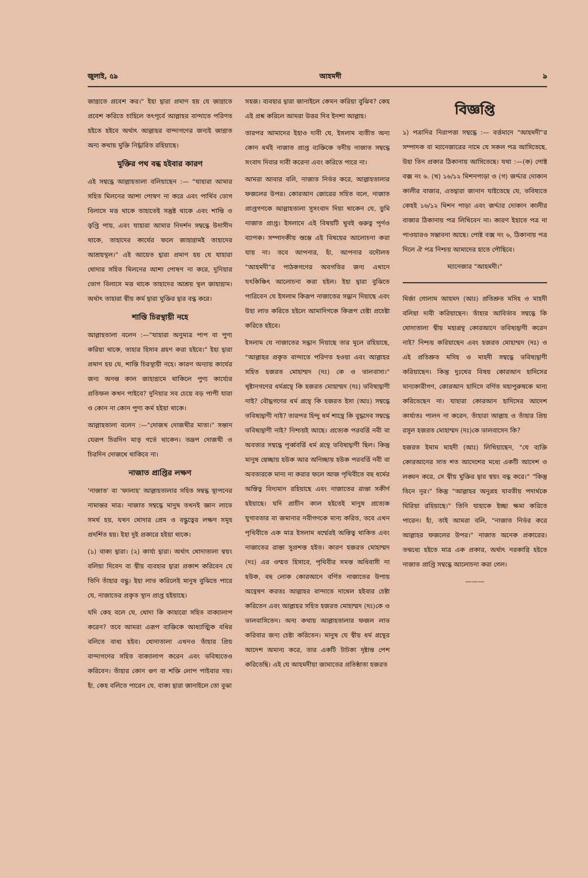জুলাই, ৫৯ আহমদী ৯
জান্নাতে প্রবেশ কর।" ইহা দ্বারা প্রমাণ হয় যে জান্নাতে প্রবেশ করিতে চাহিলে তৎপূর্বে আল্লাহর বান্দাতে পরিণত হইতে হইবে অর্থাৎ আল্লাহর বান্দাগণের জন্যই জান্নাত অন্য কথায় মুক্তি নির্দ্ধারিত রহিয়াছে।
মুক্তির পথ বন্ধ হইবার কারণ
এই সম্বন্ধে আল্লাহতালা বলিয়াছেন :— "যাহারা আমার সহিত মিলনের আশা পোষণ না করে এবং পার্থিব ভোগ বিলাসে মত্ত থাকে তাহাতেই সন্তুষ্ট থাকে এবং শান্তি ও তৃপ্তি পায়, এবং যাহারা আমার নিদর্শন সম্বন্ধে উদাসীন থাকে, তাহাদের কার্যের ফলে জাহান্নামই তাহাদের আশ্রয়স্থল।" এই আয়েত দ্বারা প্রমাণ হয় যে যাহারা খোদার সহিত মিলনের আশা পোষণ না করে, দুনিয়ার ভোগ বিলাসে মত্ত থাকে তাহাদের আশ্রয় স্থল জাহান্নাম। অর্থাৎ তাহারা স্বীয় কর্ম দ্বারা মুক্তির দ্বার বন্ধ করে।
শাস্তি চিরস্থায়ী নহে
আল্লাহতালা বলেন :—"যাহারা অনুমাত্র পাপ বা পুণ্য করিয়া থাকে, তাহার হিসাব গ্রহণ করা হইবে।" ইহা দ্বারা প্রমাণ হয় যে, শাস্তি চিরস্থায়ী নহে। কারণ অন্যায় কার্যের জন্য অনন্ত কাল জাহান্নামে থাকিলে পুণ্য কার্য্যের প্রতিফল কখন পাইবে? দুনিয়ার সব চেয়ে বড় পাপী যারা ও কোন না কোন পুণ্য কর্ম হইয়া থাকে।
আল্লাহতালা বলেন :—"দোজখ দোজখীর মাতা।" সন্তান যেরূপ চিরদিন মাতৃ গর্ভে থাকেন। তদ্রূপ দোজখী ও চিরদিন দোজখে থাকিবে না।
নাজাত প্রাপ্তির লক্ষণ
'নাজাত' বা 'ফালাহ' আল্লাহতালার সহিত সম্বন্ধ স্থাপনের নামান্তর মাত্র। নাজাত সম্বন্ধে মানুষ তখনই জ্ঞান লাভে সমর্থ হয়, যখন খোদার প্রেম ও বন্ধুত্বের লক্ষণ সমূহ প্রদর্শিত হয়। ইহা দুই প্রকারে হইয়া থাকে।
(১) বাক্য দ্বারা। (২) কার্য্য দ্বারা। অর্থাৎ খোদাতালা স্বয়ং বলিয়া দিবেন বা স্বীয় ব্যবহার দ্বারা প্রকাশ করিবেন যে তিনি তাঁহার বন্ধু। ইহা লাভ করিলেই মানুষ বুঝিতে পারে যে, নাজাতের প্রকৃত স্থান প্রাপ্ত হইয়াছে।
যদি কেহ বলে যে, খোদা কি কাহারো সহিত বাক্যালাপ করেন? তবে আমরা এরূপ ব্যক্তিকে আধ্যাত্মিক বধির বলিতে বাধ্য হইব। খোদাতালা এখনও তাঁহার প্রিয় বান্দাগণের সহিত বাক্যালাপ করেন এবং ভবিষ্যতেও করিবেন। তাঁহার কোন গুণ বা শক্তি লোপ পাইবার নয়। হাঁ, কেহ বলিতে পারেন যে, বাক্য দ্বারা জানাইলে তো বুঝা
সহজ। ব্যবহার দ্বারা জানাইলে কেমন করিয়া বুঝিব? কেহ এই প্রশ্ন করিলে আমরা উত্তর দিব ইনশা আল্লাহ।
তারপর আমাদের ইহাও দাবী যে, ইসলাম ব্যতীত অন্য কোন ধর্মই নাজাত প্রাপ্ত ব্যক্তিকে তদীয় নাজাত সম্বন্ধে সংবাদ দিবার দাবী করেনা এবং করিতে পারে না।
আমরা আবার বলি, নাজাত নির্ভর করে, আল্লাহতালার ফজলের উপর। কোরআন জোরের সহিত বলে, নাজাত প্রাপ্তগণকে আল্লাহতালা সুসংবাদ দিয়া থাকেন যে, তুমি নাজাত প্রাপ্ত। ইসলামে এই বিষয়টি খুবই গুরুত্ব পূর্ণও ব্যাপক। সম্পাদকীয় স্তম্ভে এই বিষয়ের আলোচনা করা যায় না। তবে আপনার, হাঁ, আপনার বদৌলত "আহমদী"র পাঠকগণের অবগতির জন্য এখানে যৎকিঞ্চিৎ আলোচনা করা হইল। ইহা দ্বারা বুঝিতে পারিবেন যে ইসলাম কিরূপ নাজাতের সন্ধান দিয়াছে এবং উহা লাভ করিতে হইলে আমাদিগকে কিরূপ চেষ্টা প্রচেষ্টা করিতে হইবে।
ইসলাম যে নাজাতের সন্ধান দিয়াছে তার মূলে রহিয়াছে, "আল্লাহর প্রকৃত বান্দাতে পরিণত হওয়া এবং আল্লাহর সহিত হজরত মোহাম্মদ (দঃ) কে ও ভালবাসা।" খৃষ্টানগণের ধর্মগ্রন্থে কি হজরত মোহাম্মদ (দঃ) ভবিষ্যদ্বাণী নাই? বৌদ্ধগণের ধর্ম গ্রন্থে কি হজরত ইসা (আঃ) সম্বন্ধে ভবিষ্যদ্বাণী নাই? তারপর হিন্দু ধর্ম শাস্ত্রে কি বুদ্ধদেব সম্বন্ধে ভবিষ্যদ্বাণী নাই? নিশ্চয়ই আছে। প্রত্যেক পরবর্ত্তি নবী বা অবতার সম্বন্ধে পূর্ব্ববর্ত্তি ধর্ম গ্রন্থে ভবিষ্যদ্বাণী ছিল। কিন্তু মানুষ স্বেচ্ছায় হউক আর অনিচ্ছায় হউক পরবর্ত্তি নবী বা অবতারকে মান্য না করার ফলে আজ পৃথিবীতে বহু ধর্মের অস্তিত্ব বিদ্যমান রহিয়াছে এবং নাজাতের রাস্তা সকীর্ণ হইয়াছে। যদি প্রাচীন কাল হইতেই মানুষ প্রত্যেক যুগাবতার বা জমানার নবীগণকে মান্য করিত, তবে এখন পৃথিবীতে এক মাত্র ইসলাম ধর্ম্মেরই অস্তিত্ব থাকিত এবং নাজাতের রাস্তা সুপ্রশস্ত হইত। কারণ হজরত মোহাম্মদ (দঃ) এর ওম্মত হিসাবে, পৃথিবীর সমস্ত অধিবাসী না হউক, বহু লোক কোরআনে বর্ণিত নাজাতের উপায় অন্বেষণ করতঃ আল্লাহর বান্দাতে দাখেল হইবার চেষ্টা করিতেন এবং আল্লাহর সহিত হজরত মোহাম্মদ (দঃ)কে ও ভালবাসিতেন। অন্য কথায় আল্লাহতালার ফজল লাভ করিবার জন্য চেষ্টা করিতেন। মানুষ যে স্বীয় ধর্ম গ্রন্থের আদেশ অমান্য করে, তার একটি টাটকা দৃষ্টান্ত পেশ করিতেছি। এই যে আহমদীয়া জামাতের প্রতিষ্ঠাতা হজরত
বিজ্ঞপ্তি
১) পত্রাদির নিরাপত্তা সম্বন্ধে :— বর্ত্তমানে "আহমদী"র সম্পাদক বা ম্যানেজারের নামে যে সকল পত্র আসিতেছে, উহা তিন প্রকার ঠিকানায় আসিতেছে। যথা :—(ক) পোষ্ট বক্স নং ৬. (খ) ১৬/১২ মিশনপাড়া ও (গ) জর্দ্দার দোকান কালীর বাজার, এতদ্বারা জানান যাইতেছে যে, ভবিষ্যতে কেহই ১৬/১২ মিশন পাড়া এবং জর্দ্দার দোকান কালীর বাজার ঠিকানায় পত্র লিখিবেন না। কারণ ইহাতে পত্র না পাওয়ারও সম্ভাবনা আছে। পোষ্ট বক্স নং ৬, ঠিকানায় পত্র দিলে ঐ পত্র নিশ্চয় আমাদের হাতে পৌছিবে।
ম্যানেজার "আহমদী।"
মির্জা গোলাম আহমদ (আঃ) প্রতিশ্রুত মসিহ ও মাহদী বলিয়া দাবী করিয়াছেন। তাঁহার আবির্ভাব সম্বন্ধে কি খোদাতালা স্বীয় মহাগ্রন্থ কোরআনে ভবিষ্যদ্বাণী করেন নাই? নিশ্চয় করিয়াছেন এবং হজরত মোহাম্মদ (দঃ) ও এই প্রতিশ্রুত মসিহ ও মাহদী সম্বন্ধে ভবিষ্যদ্বাণী করিয়াছেন। কিন্তু দুঃখের বিষয় কোরআন হাদিসের মান্যকারীগণ, কোরআন হাদিসে বর্ণিত মহাপুরুষকে মান্য করিতেছেন না। যাহারা কোরআন হাদিসের আদেশ কার্য্যতঃ পালন না করেন, তাঁহারা আল্লাহ ও তাঁহার প্রিয় রসুল হজরত মোহাম্মদ (দঃ)কে ভালবাসেন কি?
হজরত ইমাম মাহদী (আঃ) লিখিয়াছেন, "যে ব্যক্তি কোরআনের সাত শত আদেশের মধ্যে একটি আদেশ ও লঙ্ঘন করে, সে স্বীয় মুক্তির দ্বার স্বয়ং বন্ধ করে।" "কিন্তু তিনে নূর।" কিন্তু "আল্লাহর অনুগ্রহ যাবতীয় পদার্থকে ঘিরিয়া রহিয়াছে।" তিনি যাহাকে ইচ্ছা ক্ষমা করিতে পারেন। হাঁ, তাই আমরা বলি, "নাজাত নির্ভর করে আল্লাহর ফজলের উপর।" নাজাত অনেক প্রকারের। তন্মধ্যে হইতে মাত্র এক প্রকার, অর্থাৎ নরকাগ্নি হইতে নাজাত প্রাপ্তি সম্বন্ধে আলোচনা করা গেল।
———